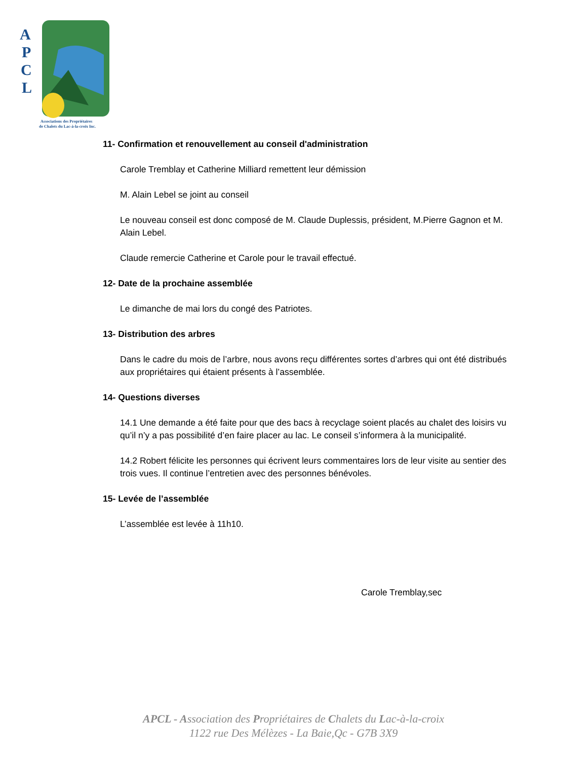A
P
C
L
Associations des Propriétaires
de Chalets du Lac-à-la-croix Inc.
11- Confirmation et renouvellement au conseil d'administration
Carole Tremblay et Catherine Milliard remettent leur démission
M. Alain Lebel se joint au conseil
Le nouveau conseil est donc composé de M. Claude Duplessis, président, M.Pierre Gagnon et M. Alain Lebel.
Claude remercie Catherine et Carole pour le travail effectué.
12- Date de la prochaine assemblée
Le dimanche de mai lors du congé des Patriotes.
13- Distribution des arbres
Dans le cadre du mois de l’arbre, nous avons reçu différentes sortes d’arbres qui ont été distribués aux propriétaires qui étaient présents à l’assemblée.
14- Questions diverses
14.1 Une demande a été faite pour que des bacs à recyclage soient placés au chalet des loisirs vu qu’il n’y a pas possibilité d’en faire placer au lac. Le conseil s’informera à la municipalité.
14.2 Robert félicite les personnes qui écrivent leurs commentaires lors de leur visite au sentier des trois vues. Il continue l’entretien avec des personnes bénévoles.
15- Levée de l’assemblée
L’assemblée est levée à 11h10.
Carole Tremblay,sec
APCL - Association des Propriétaires de Chalets du Lac-à-la-croix
1122 rue Des Mélèzes - La Baie,Qc - G7B 3X9